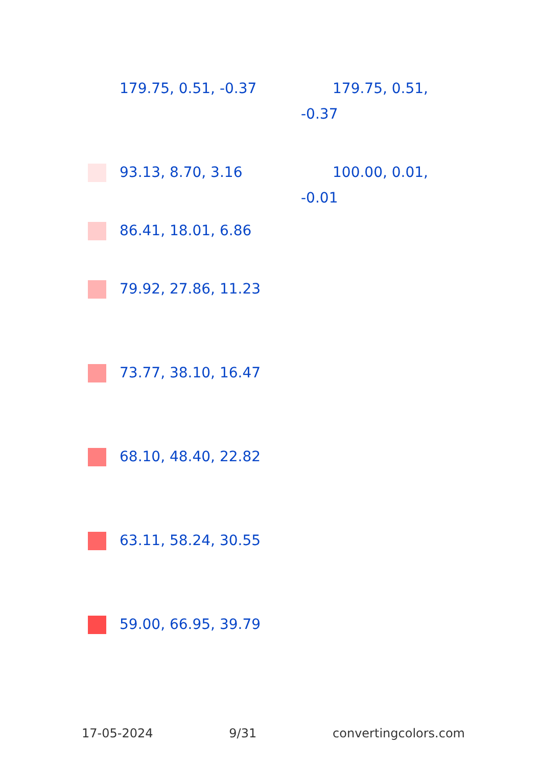179.75, 0.51, -0.37
93.13, 8.70, 3.16
86.41, 18.01, 6.86
79.92, 27.86, 11.23
73.77, 38.10, 16.47
68.10, 48.40, 22.82
63.11, 58.24, 30.55
59.00, 66.95, 39.79
179.75, 0.51, -0.37
100.00, 0.01, -0.01
17-05-2024 9/31 convertingcolors.com